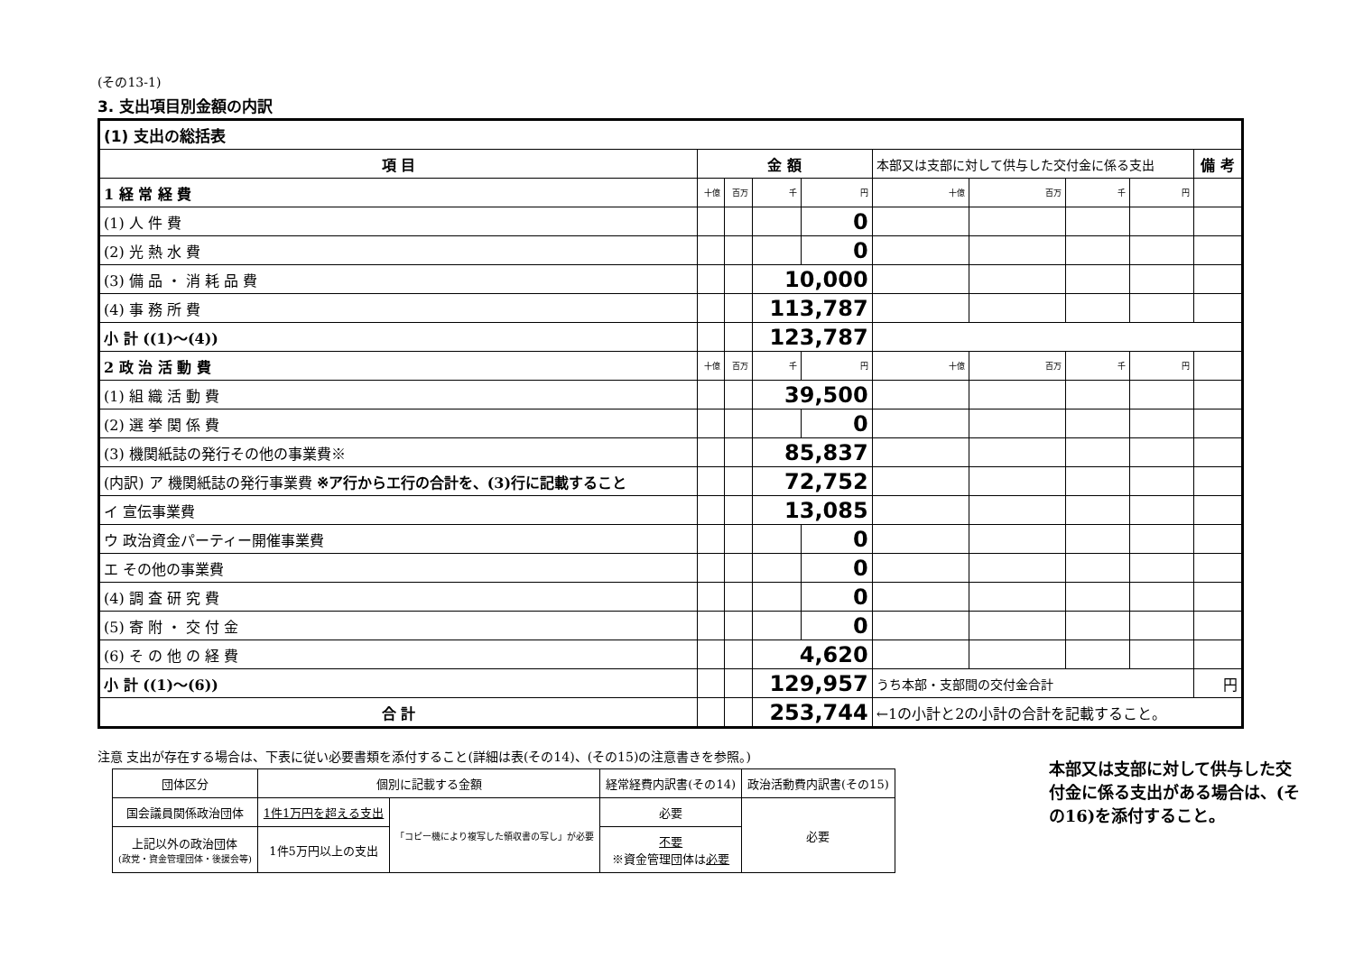(その13-1)
3. 支出項目別金額の内訳
| (1) 支出の総括表 | | | | | | | | | | |
| 項 目 | 金 額 | | | | 本部又は支部に対して供与した交付金に係る支出 | | | | 備 考 | |
| 1 経 常 経 費 | 十億 | 百万 | 千 | 円 | 十億 | 百万 | 千 | 円 | | |
| (1) 人 件 費 | | | | 0 | | | | | | |
| (2) 光 熱 水 費 | | | | 0 | | | | | | |
| (3) 備 品 ・ 消 耗 品 費 | | | 10,000 | | | | | | | |
| (4) 事 務 所 費 | | | 113,787 | | | | | | | |
| 小 計 ((1)～(4)) | | | 123,787 | | | | | | | |
| 2 政 治 活 動 費 | 十億 | 百万 | 千 | 円 | 十億 | 百万 | 千 | 円 | | |
| (1) 組 織 活 動 費 | | | 39,500 | | | | | | | |
| (2) 選 挙 関 係 費 | | | | 0 | | | | | | |
| (3) 機関紙誌の発行その他の事業費※ | | | 85,837 | | | | | | | |
| (内訳) ア 機関紙誌の発行事業費 ※ア行からエ行の合計を、(3)行に記載すること | | | 72,752 | | | | | | | |
| イ 宣伝事業費 | | | 13,085 | | | | | | | |
| ウ 政治資金パーティー開催事業費 | | | | 0 | | | | | | |
| エ その他の事業費 | | | | 0 | | | | | | |
| (4) 調 査 研 究 費 | | | | 0 | | | | | | |
| (5) 寄 附 ・ 交 付 金 | | | | 0 | | | | | | |
| (6) そ の 他 の 経 費 | | | 4,620 | | | | | | | |
| 小 計 ((1)～(6)) | | | 129,957 | | うち本部・支部間の交付金合計 | | | | | 円 |
| 合 計 | | | 253,744 | | ←1の小計と2の小計の合計を記載すること。 | | | | | |
注意 支出が存在する場合は、下表に従い必要書類を添付すること(詳細は表(その14)、(その15)の注意書きを参照。)
| 団体区分 | 個別に記載する金額 | | 経常経費内訳書(その14) | 政治活動費内訳書(その15) |
| 国会議員関係政治団体 | 1件1万円を超える支出 | 「コピー機により複写した領収書の写し」が必要 | 必要 | 必要 |
| 上記以外の政治団体 (政党・資金管理団体・後援会等) | 1件5万円以上の支出 | | 不要 ※資金管理団体は 必要 | |
本部又は支部に対して供与した交付金に係る支出がある場合は、(その16)を添付すること。